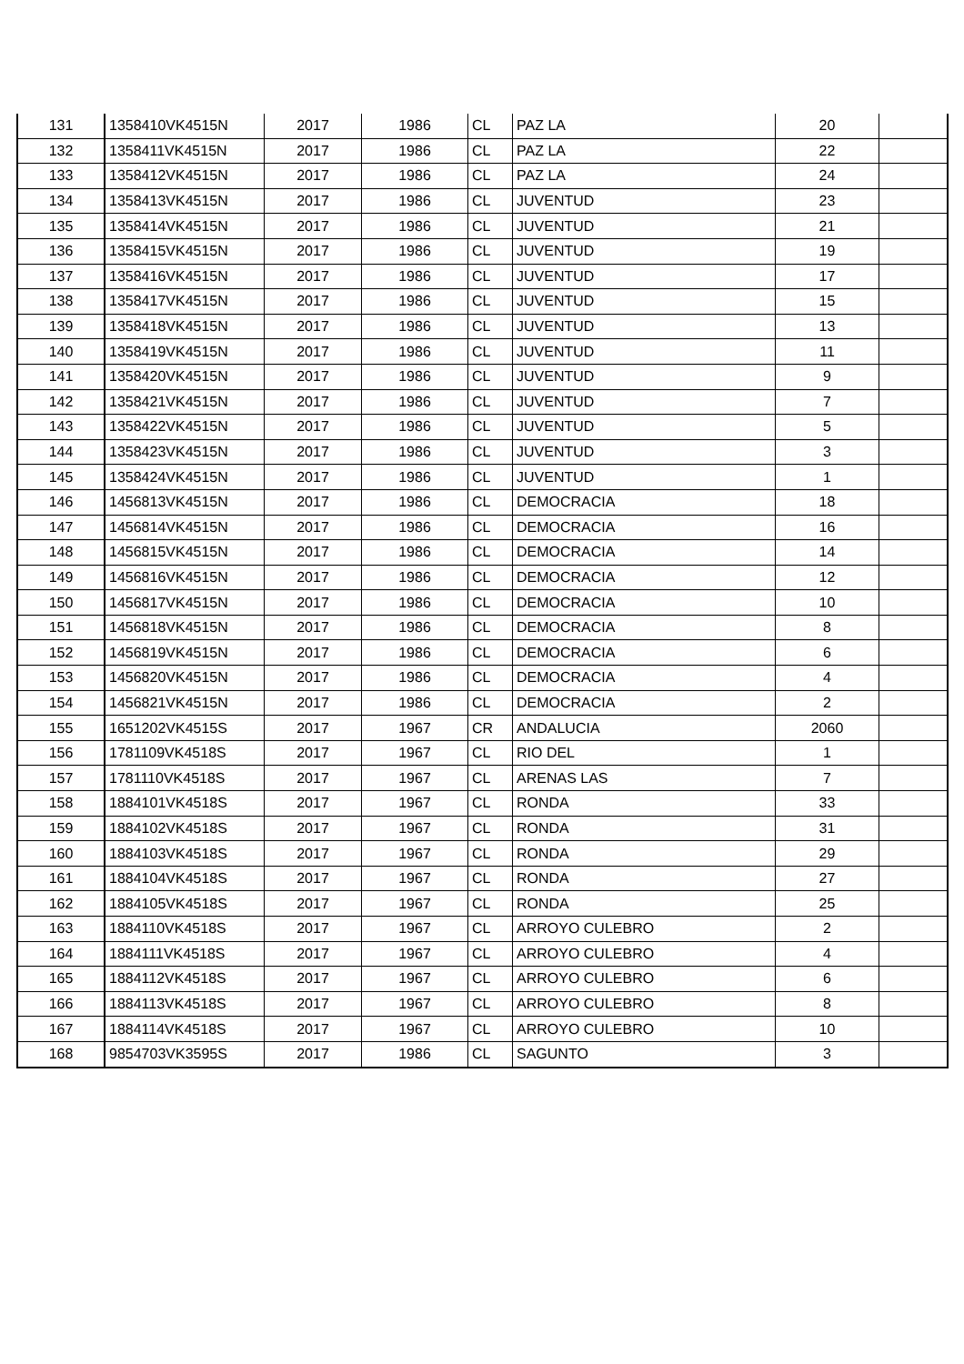| 131 | 1358410VK4515N | 2017 | 1986 | CL | PAZ LA | 20 | |
| 132 | 1358411VK4515N | 2017 | 1986 | CL | PAZ LA | 22 | |
| 133 | 1358412VK4515N | 2017 | 1986 | CL | PAZ LA | 24 | |
| 134 | 1358413VK4515N | 2017 | 1986 | CL | JUVENTUD | 23 | |
| 135 | 1358414VK4515N | 2017 | 1986 | CL | JUVENTUD | 21 | |
| 136 | 1358415VK4515N | 2017 | 1986 | CL | JUVENTUD | 19 | |
| 137 | 1358416VK4515N | 2017 | 1986 | CL | JUVENTUD | 17 | |
| 138 | 1358417VK4515N | 2017 | 1986 | CL | JUVENTUD | 15 | |
| 139 | 1358418VK4515N | 2017 | 1986 | CL | JUVENTUD | 13 | |
| 140 | 1358419VK4515N | 2017 | 1986 | CL | JUVENTUD | 11 | |
| 141 | 1358420VK4515N | 2017 | 1986 | CL | JUVENTUD | 9 | |
| 142 | 1358421VK4515N | 2017 | 1986 | CL | JUVENTUD | 7 | |
| 143 | 1358422VK4515N | 2017 | 1986 | CL | JUVENTUD | 5 | |
| 144 | 1358423VK4515N | 2017 | 1986 | CL | JUVENTUD | 3 | |
| 145 | 1358424VK4515N | 2017 | 1986 | CL | JUVENTUD | 1 | |
| 146 | 1456813VK4515N | 2017 | 1986 | CL | DEMOCRACIA | 18 | |
| 147 | 1456814VK4515N | 2017 | 1986 | CL | DEMOCRACIA | 16 | |
| 148 | 1456815VK4515N | 2017 | 1986 | CL | DEMOCRACIA | 14 | |
| 149 | 1456816VK4515N | 2017 | 1986 | CL | DEMOCRACIA | 12 | |
| 150 | 1456817VK4515N | 2017 | 1986 | CL | DEMOCRACIA | 10 | |
| 151 | 1456818VK4515N | 2017 | 1986 | CL | DEMOCRACIA | 8 | |
| 152 | 1456819VK4515N | 2017 | 1986 | CL | DEMOCRACIA | 6 | |
| 153 | 1456820VK4515N | 2017 | 1986 | CL | DEMOCRACIA | 4 | |
| 154 | 1456821VK4515N | 2017 | 1986 | CL | DEMOCRACIA | 2 | |
| 155 | 1651202VK4515S | 2017 | 1967 | CR | ANDALUCIA | 2060 | |
| 156 | 1781109VK4518S | 2017 | 1967 | CL | RIO DEL | 1 | |
| 157 | 1781110VK4518S | 2017 | 1967 | CL | ARENAS LAS | 7 | |
| 158 | 1884101VK4518S | 2017 | 1967 | CL | RONDA | 33 | |
| 159 | 1884102VK4518S | 2017 | 1967 | CL | RONDA | 31 | |
| 160 | 1884103VK4518S | 2017 | 1967 | CL | RONDA | 29 | |
| 161 | 1884104VK4518S | 2017 | 1967 | CL | RONDA | 27 | |
| 162 | 1884105VK4518S | 2017 | 1967 | CL | RONDA | 25 | |
| 163 | 1884110VK4518S | 2017 | 1967 | CL | ARROYO CULEBRO | 2 | |
| 164 | 1884111VK4518S | 2017 | 1967 | CL | ARROYO CULEBRO | 4 | |
| 165 | 1884112VK4518S | 2017 | 1967 | CL | ARROYO CULEBRO | 6 | |
| 166 | 1884113VK4518S | 2017 | 1967 | CL | ARROYO CULEBRO | 8 | |
| 167 | 1884114VK4518S | 2017 | 1967 | CL | ARROYO CULEBRO | 10 | |
| 168 | 9854703VK3595S | 2017 | 1986 | CL | SAGUNTO | 3 | |